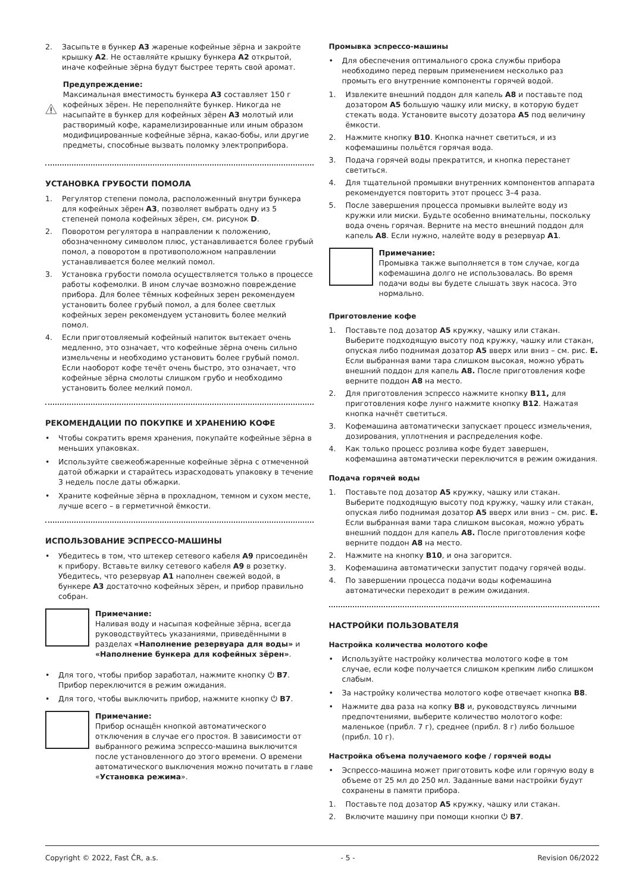2. Засыпьте в бункер A3 жареные кофейные зёрна и закройте крышку A2. Не оставляйте крышку бункера A2 открытой, иначе кофейные зёрна будут быстрее терять свой аромат.
Предупреждение:
Максимальная вместимость бункера A3 составляет 150 г кофейных зёрен. Не переполняйте бункер. Никогда не насыпайте в бункер для кофейных зёрен A3 молотый или растворимый кофе, карамелизированные или иным образом модифицированные кофейные зёрна, какао-бобы, или другие предметы, способные вызвать поломку электроприбора.
УСТАНОВКА ГРУБОСТИ ПОМОЛА
1. Регулятор степени помола, расположенный внутри бункера для кофейных зёрен A3, позволяет выбрать одну из 5 степеней помола кофейных зёрен, см. рисунок D.
2. Поворотом регулятора в направлении к положению, обозначенному символом плюс, устанавливается более грубый помол, а поворотом в противоположном направлении устанавливается более мелкий помол.
3. Установка грубости помола осуществляется только в процессе работы кофемолки. В ином случае возможно повреждение прибора. Для более тёмных кофейных зерен рекомендуем установить более грубый помол, а для более светлых кофейных зерен рекомендуем установить более мелкий помол.
4. Если приготовляемый кофейный напиток вытекает очень медленно, это означает, что кофейные зёрна очень сильно измельчены и необходимо установить более грубый помол. Если наоборот кофе течёт очень быстро, это означает, что кофейные зёрна смолоты слишком грубо и необходимо установить более мелкий помол.
РЕКОМЕНДАЦИИ ПО ПОКУПКЕ И ХРАНЕНИЮ КОФЕ
• Чтобы сократить время хранения, покупайте кофейные зёрна в меньших упаковках.
• Используйте свежеобжаренные кофейные зёрна с отмеченной датой обжарки и старайтесь израсходовать упаковку в течение 3 недель после даты обжарки.
• Храните кофейные зёрна в прохладном, темном и сухом месте, лучше всего – в герметичной ёмкости.
ИСПОЛЬЗОВАНИЕ ЭСПРЕССО-МАШИНЫ
• Убедитесь в том, что штекер сетевого кабеля A9 присоединён к прибору. Вставьте вилку сетевого кабеля A9 в розетку. Убедитесь, что резервуар A1 наполнен свежей водой, в бункере A3 достаточно кофейных зёрен, и прибор правильно собран.
Примечание:
Наливая воду и насыпая кофейные зёрна, всегда руководствуйтесь указаниями, приведёнными в разделах «Наполнение резервуара для воды» и «Наполнение бункера для кофейных зёрен».
• Для того, чтобы прибор заработал, нажмите кнопку ⏻ B7. Прибор переключится в режим ожидания.
• Для того, чтобы выключить прибор, нажмите кнопку ⏻ B7.
Примечание:
Прибор оснащён кнопкой автоматического отключения в случае его простоя. В зависимости от выбранного режима эспрессо-машина выключится после установленного до этого времени. О времени автоматического выключения можно почитать в главе «Установка режима».
Промывка эспрессо-машины
• Для обеспечения оптимального срока службы прибора необходимо перед первым применением несколько раз промыть его внутренние компоненты горячей водой.
1. Извлеките внешний поддон для капель A8 и поставьте под дозатором A5 большую чашку или миску, в которую будет стекать вода. Установите высоту дозатора A5 под величину ёмкости.
2. Нажмите кнопку B10. Кнопка начнет светиться, и из кофемашины польётся горячая вода.
3. Подача горячей воды прекратится, и кнопка перестанет светиться.
4. Для тщательной промывки внутренних компонентов аппарата рекомендуется повторить этот процесс 3–4 раза.
5. После завершения процесса промывки вылейте воду из кружки или миски. Будьте особенно внимательны, поскольку вода очень горячая. Верните на место внешний поддон для капель A8. Если нужно, налейте воду в резервуар A1.
Примечание:
Промывка также выполняется в том случае, когда кофемашина долго не использовалась. Во время подачи воды вы будете слышать звук насоса. Это нормально.
Приготовление кофе
1. Поставьте под дозатор A5 кружку, чашку или стакан. Выберите подходящую высоту под кружку, чашку или стакан, опуская либо поднимая дозатор A5 вверх или вниз – см. рис. E. Если выбранная вами тара слишком высокая, можно убрать внешний поддон для капель A8. После приготовления кофе верните поддон A8 на место.
2. Для приготовления эспрессо нажмите кнопку B11, для приготовления кофе лунго нажмите кнопку B12. Нажатая кнопка начнёт светиться.
3. Кофемашина автоматически запускает процесс измельчения, дозирования, уплотнения и распределения кофе.
4. Как только процесс розлива кофе будет завершен, кофемашина автоматически переключится в режим ожидания.
Подача горячей воды
1. Поставьте под дозатор A5 кружку, чашку или стакан. Выберите подходящую высоту под кружку, чашку или стакан, опуская либо поднимая дозатор A5 вверх или вниз – см. рис. E. Если выбранная вами тара слишком высокая, можно убрать внешний поддон для капель A8. После приготовления кофе верните поддон A8 на место.
2. Нажмите на кнопку B10, и она загорится.
3. Кофемашина автоматически запустит подачу горячей воды.
4. По завершении процесса подачи воды кофемашина автоматически переходит в режим ожидания.
НАСТРОЙКИ ПОЛЬЗОВАТЕЛЯ
Настройка количества молотого кофе
• Используйте настройку количества молотого кофе в том случае, если кофе получается слишком крепким либо слишком слабым.
• За настройку количества молотого кофе отвечает кнопка B8.
• Нажмите два раза на копку B8 и, руководствуясь личными предпочтениями, выберите количество молотого кофе: маленькое (прибл. 7 г), среднее (прибл. 8 г) либо большое (прибл. 10 г).
Настройка объема получаемого кофе / горячей воды
• Эспрессо-машина может приготовить кофе или горячую воду в объеме от 25 мл до 250 мл. Заданные вами настройки будут сохранены в памяти прибора.
1. Поставьте под дозатор A5 кружку, чашку или стакан.
2. Включите машину при помощи кнопки ⏻ B7.
Copyright © 2022, Fast ČR, a.s. - 5 - Revision 06/2022